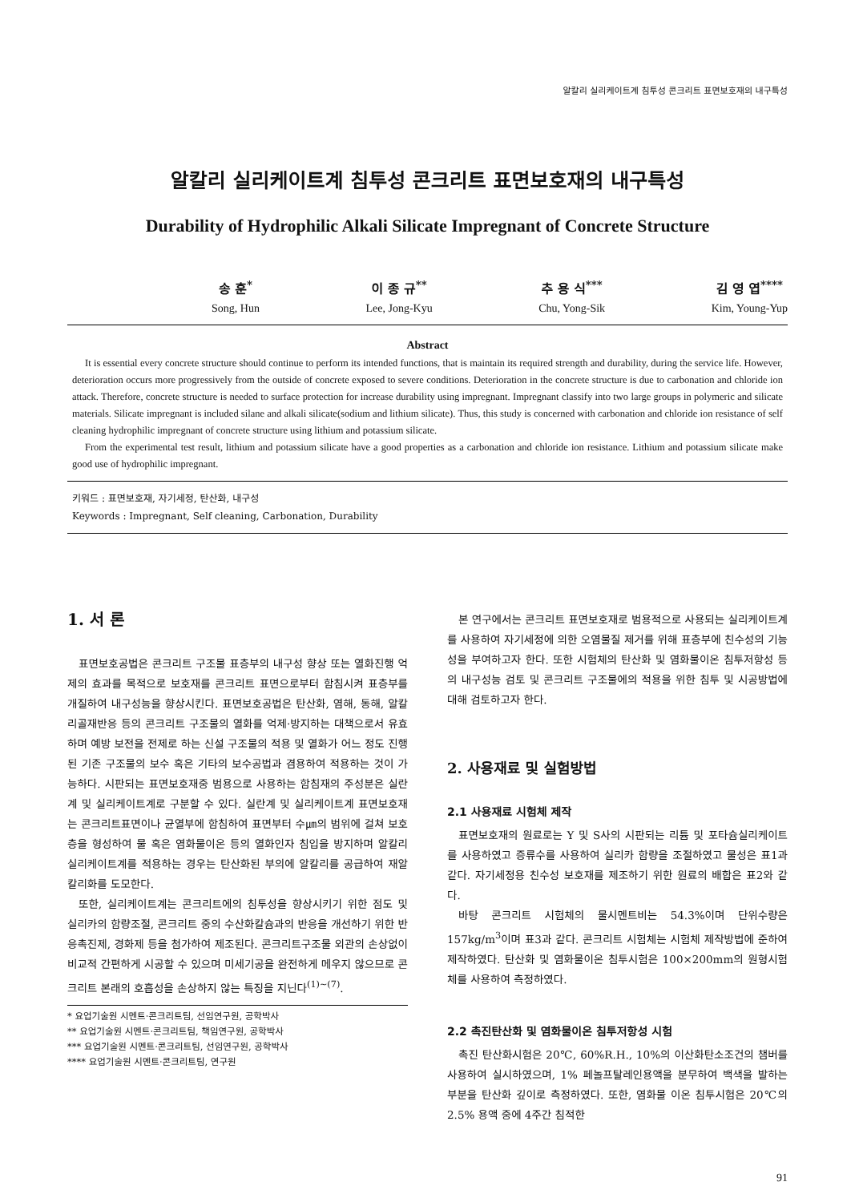알칼리 실리케이트계 침투성 콘크리트 표면보호재의 내구특성
알칼리 실리케이트계 침투성 콘크리트 표면보호재의 내구특성
Durability of Hydrophilic Alkali Silicate Impregnant of Concrete Structure
송 훈<sup>*</sup>
Song, Hun
이 종 규<sup>**</sup>
Lee, Jong-Kyu
추 용 식<sup>***</sup>
Chu, Yong-Sik
김 영 엽<sup>****</sup>
Kim, Young-Yup
Abstract
It is essential every concrete structure should continue to perform its intended functions, that is maintain its required strength and durability, during the service life. However, deterioration occurs more progressively from the outside of concrete exposed to severe conditions. Deterioration in the concrete structure is due to carbonation and chloride ion attack. Therefore, concrete structure is needed to surface protection for increase durability using impregnant. Impregnant classify into two large groups in polymeric and silicate materials. Silicate impregnant is included silane and alkali silicate(sodium and lithium silicate). Thus, this study is concerned with carbonation and chloride ion resistance of self cleaning hydrophilic impregnant of concrete structure using lithium and potassium silicate.
From the experimental test result, lithium and potassium silicate have a good properties as a carbonation and chloride ion resistance. Lithium and potassium silicate make good use of hydrophilic impregnant.
키워드 : 표면보호재, 자기세정, 탄산화, 내구성
Keywords : Impregnant, Self cleaning, Carbonation, Durability
1. 서 론
표면보호공법은 콘크리트 구조물 표층부의 내구성 향상 또는 열화진행 억제의 효과를 목적으로 보호재를 콘크리트 표면으로부터 함침시켜 표층부를 개질하여 내구성능을 향상시킨다. 표면보호공법은 탄산화, 염해, 동해, 알칼리골재반응 등의 콘크리트 구조물의 열화를 억제·방지하는 대책으로서 유효하며 예방 보전을 전제로 하는 신설 구조물의 적용 및 열화가 어느 정도 진행된 기존 구조물의 보수 혹은 기타의 보수공법과 겸용하여 적용하는 것이 가능하다. 시판되는 표면보호재중 범용으로 사용하는 함침재의 주성분은 실란계 및 실리케이트계로 구분할 수 있다. 실란계 및 실리케이트계 표면보호재는 콘크리트표면이나 균열부에 함침하여 표면부터 수㎛의 범위에 걸쳐 보호층을 형성하여 물 혹은 염화물이온 등의 열화인자 침입을 방지하며 알칼리 실리케이트계를 적용하는 경우는 탄산화된 부의에 알칼리를 공급하여 재알칼리화를 도모한다.
또한, 실리케이트계는 콘크리트에의 침투성을 향상시키기 위한 점도 및 실리카의 함량조절, 콘크리트 중의 수산화칼슘과의 반응을 개선하기 위한 반응촉진제, 경화제 등을 첨가하여 제조된다. 콘크리트구조물 외관의 손상없이 비교적 간편하게 시공할 수 있으며 미세기공을 완전하게 메우지 않으므로 콘크리트 본래의 호흡성을 손상하지 않는 특징을 지닌다<sup>(1)~(7)</sup>.
* 요업기술원 시멘트·콘크리트팀, 선임연구원, 공학박사
** 요업기술원 시멘트·콘크리트팀, 책임연구원, 공학박사
*** 요업기술원 시멘트·콘크리트팀, 선임연구원, 공학박사
**** 요업기술원 시멘트·콘크리트팀, 연구원
본 연구에서는 콘크리트 표면보호재로 범용적으로 사용되는 실리케이트계를 사용하여 자기세정에 의한 오염물질 제거를 위해 표층부에 친수성의 기능성을 부여하고자 한다. 또한 시험체의 탄산화 및 염화물이온 침투저항성 등의 내구성능 검토 및 콘크리트 구조물에의 적용을 위한 침투 및 시공방법에 대해 검토하고자 한다.
2. 사용재료 및 실험방법
2.1 사용재료 시험체 제작
표면보호재의 원료로는 Y 및 S사의 시판되는 리튬 및 포타슘실리케이트를 사용하였고 증류수를 사용하여 실리카 함량을 조절하였고 물성은 표1과 같다. 자기세정용 친수성 보호재를 제조하기 위한 원료의 배합은 표2와 같다.
바탕 콘크리트 시험체의 물시멘트비는 54.3%이며 단위수량은 157kg/m<sup>3</sup>이며 표3과 같다. 콘크리트 시험체는 시험체 제작방법에 준하여 제작하였다. 탄산화 및 염화물이온 침투시험은 100×200mm의 원형시험체를 사용하여 측정하였다.
2.2 촉진탄산화 및 염화물이온 침투저항성 시험
촉진 탄산화시험은 20℃, 60%R.H., 10%의 이산화탄소조건의 챔버를 사용하여 실시하였으며, 1% 페놀프탈레인용액을 분무하여 백색을 발하는 부분을 탄산화 깊이로 측정하였다. 또한, 염화물 이온 침투시험은 20℃의 2.5% 용액 중에 4주간 침적한
91